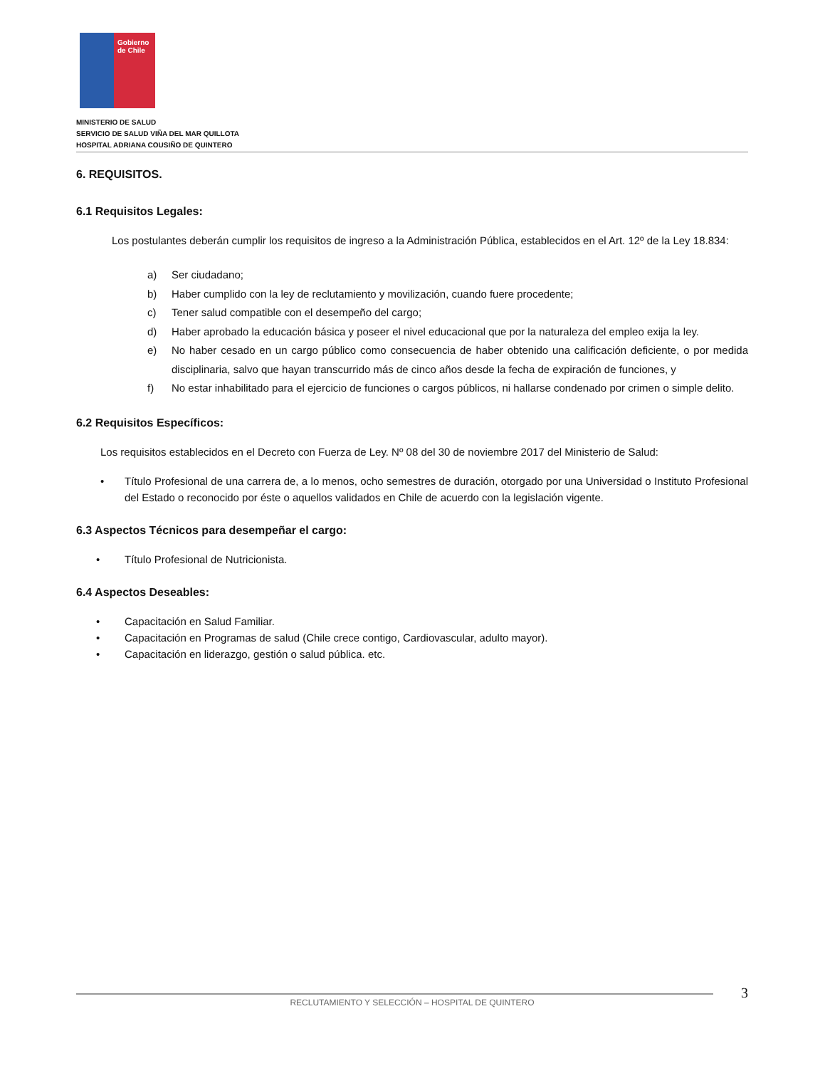Gobierno
de Chile
MINISTERIO DE SALUD
SERVICIO DE SALUD VIÑA DEL MAR QUILLOTA
HOSPITAL ADRIANA COUSIÑO DE QUINTERO
6. REQUISITOS.
6.1 Requisitos Legales:
Los postulantes deberán cumplir los requisitos de ingreso a la Administración Pública, establecidos en el Art. 12º de la Ley 18.834:
a) Ser ciudadano;
b) Haber cumplido con la ley de reclutamiento y movilización, cuando fuere procedente;
c) Tener salud compatible con el desempeño del cargo;
d) Haber aprobado la educación básica y poseer el nivel educacional que por la naturaleza del empleo exija la ley.
e) No haber cesado en un cargo público como consecuencia de haber obtenido una calificación deficiente, o por medida disciplinaria, salvo que hayan transcurrido más de cinco años desde la fecha de expiración de funciones, y
f) No estar inhabilitado para el ejercicio de funciones o cargos públicos, ni hallarse condenado por crimen o simple delito.
6.2 Requisitos Específicos:
Los requisitos establecidos en el Decreto con Fuerza de Ley. Nº 08 del 30 de noviembre 2017 del Ministerio de Salud:
• Título Profesional de una carrera de, a lo menos, ocho semestres de duración, otorgado por una Universidad o Instituto Profesional del Estado o reconocido por éste o aquellos validados en Chile de acuerdo con la legislación vigente.
6.3 Aspectos Técnicos para desempeñar el cargo:
• Título Profesional de Nutricionista.
6.4 Aspectos Deseables:
• Capacitación en Salud Familiar.
• Capacitación en Programas de salud (Chile crece contigo, Cardiovascular, adulto mayor).
• Capacitación en liderazgo, gestión o salud pública. etc.
3
RECLUTAMIENTO Y SELECCIÓN – HOSPITAL DE QUINTERO